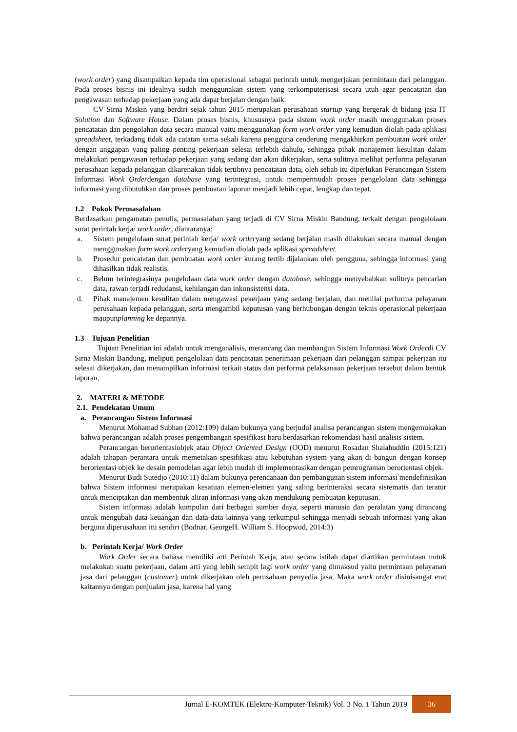(work order) yang disampaikan kepada tim operasional sebagai perintah untuk mengerjakan permintaan dari pelanggan. Pada proses bisnis ini idealnya sudah menggunakan sistem yang terkomputerisasi secara utuh agar pencatatan dan pengawasan terhadap pekerjaan yang ada dapat berjalan dengan baik.
CV Sirna Miskin yang berdiri sejak tahun 2015 merupakan perusahaan startup yang bergerak di bidang jasa IT Solution dan Software House. Dalam proses bisnis, khususnya pada sistem work order masih menggunakan proses pencatatan dan pengolahan data secara manual yaitu menggunakan form work order yang kemudian diolah pada aplikasi spreadsheet, terkadang tidak ada catatan sama sekali karena pengguna cenderung mengakhirkan pembuatan work order dengan anggapan yang paling penting pekerjaan selesai terlebih dahulu, sehingga pihak manajemen kesulitan dalam melakukan pengawasan terhadap pekerjaan yang sedang dan akan dikerjakan, serta sulitnya melihat performa pelayanan perusahaan kepada pelanggan dikarenakan tidak tertibnya pencatatan data, oleh sebab itu diperlukan Perancangan Sistem Informasi Work Orderdengan database yang terintegrasi, untuk mempermudah proses pengelolaan data sehingga informasi yang dibutuhkan dan proses pembuatan laporan menjadi lebih cepat, lengkap dan tepat.
1.2 Pokok Permasalahan
Berdasarkan pengamatan penulis, permasalahan yang terjadi di CV Sirna Miskin Bandung, terkait dengan pengelolaan surat perintah kerja/ work order, diantaranya:
a. Sistem pengelolaan surat perintah kerja/ work orderyang sedang berjalan masih dilakukan secara manual dengan menggunakan form work orderyang kemudian diolah pada aplikasi spreadsheet.
b. Prosedur pencatatan dan pembuatan work order kurang tertib dijalankan oleh pengguna, sehingga informasi yang dihasilkan tidak realistis.
c. Belum terintegrasinya pengelolaan data work order dengan database, sehingga menyebabkan sulitnya pencarian data, rawan terjadi redudansi, kehilangan dan inkonsistensi data.
d. Pihak manajemen kesulitan dalam mengawasi pekerjaan yang sedang berjalan, dan menilai performa pelayanan perusahaan kepada pelanggan, serta mengambil keputusan yang berhubungan dengan teknis operasional pekerjaan maupunplanning ke depannya.
1.3 Tujuan Penelitian
Tujuan Penelitian ini adalah untuk menganalisis, merancang dan membangun Sistem Informasi Work Orderdi CV Sirna Miskin Bandung, meliputi pengelolaan data pencatatan penerimaan pekerjaan dari pelanggan sampai pekerjaan itu selesai dikerjakan, dan menampilkan informasi terkait status dan performa pelaksanaan pekerjaan tersebut dalam bentuk laporan.
2. MATERI & METODE
2.1. Pendekatan Umum
a. Perancangan Sistem Informasi
Menurut Mohamad Subhan (2012:109) dalam bukunya yang berjudul analisa perancangan sistem mengemukakan bahwa perancangan adalah proses pengembangan spesifikasi baru berdasarkan rekomendasi hasil analisis sistem.
Perancangan berorientasiobjek atau Object Oriented Design (OOD) menurut Rosadan Shalahuddin (2015:121) adalah tahapan perantara untuk memetakan spesifikasi atau kebutuhan system yang akan di bangun dengan konsep berorientasi objek ke desain pemodelan agar lebih mudah di implementasikan dengan pemrograman berorientasi objek.
Menurut Budi Sutedjo (2010:11) dalam bukunya perencanaan dan pembangunan sistem informasi mendefinisikan bahwa Sistem informasi merupakan kesatuan elemen-elemen yang saling berinteraksi secara sistematis dan teratur untuk menciptakan dan membentuk aliran informasi yang akan mendukung pembuatan keputusan.
Sistem informasi adalah kumpulan dari berbagai sumber daya, seperti manusia dan peralatan yang dirancang untuk mengubah data keuangan dan data-data lainnya yang terkumpul sehingga menjadi sebuah informasi yang akan berguna diperusahaan itu sendiri (Bodnar, GeorgeH. William S. Hoopwod, 2014:3)
b. Perintah Kerja/ Work Order
Work Order secara bahasa memiliki arti Perintah Kerja, atau secara istilah dapat diartikan permintaan untuk melakukan suatu pekerjaan, dalam arti yang lebih sempit lagi work order yang dimaksud yaitu permintaan pelayanan jasa dari pelanggan (customer) untuk dikerjakan oleh perusahaan penyedia jasa. Maka work order disinisangat erat kaitannya dengan penjualan jasa, karena hal yang
Jurnal E-KOMTEK (Elektro-Komputer-Teknik) Vol. 3 No. 1 Tahun 2019
36